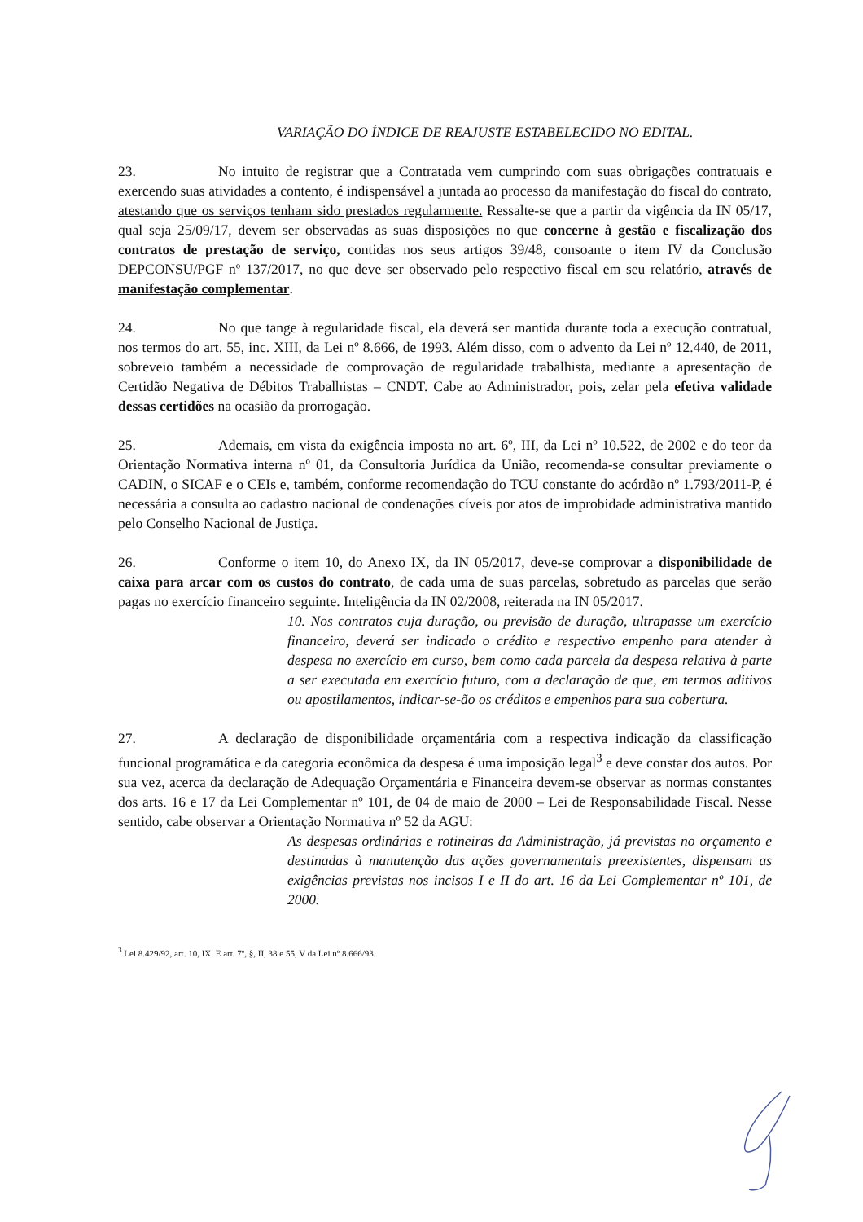VARIAÇÃO DO ÍNDICE DE REAJUSTE ESTABELECIDO NO EDITAL.
23. No intuito de registrar que a Contratada vem cumprindo com suas obrigações contratuais e exercendo suas atividades a contento, é indispensável a juntada ao processo da manifestação do fiscal do contrato, atestando que os serviços tenham sido prestados regularmente. Ressalte-se que a partir da vigência da IN 05/17, qual seja 25/09/17, devem ser observadas as suas disposições no que concerne à gestão e fiscalização dos contratos de prestação de serviço, contidas nos seus artigos 39/48, consoante o item IV da Conclusão DEPCONSU/PGF nº 137/2017, no que deve ser observado pelo respectivo fiscal em seu relatório, através de manifestação complementar.
24. No que tange à regularidade fiscal, ela deverá ser mantida durante toda a execução contratual, nos termos do art. 55, inc. XIII, da Lei nº 8.666, de 1993. Além disso, com o advento da Lei nº 12.440, de 2011, sobreveio também a necessidade de comprovação de regularidade trabalhista, mediante a apresentação de Certidão Negativa de Débitos Trabalhistas – CNDT. Cabe ao Administrador, pois, zelar pela efetiva validade dessas certidões na ocasião da prorrogação.
25. Ademais, em vista da exigência imposta no art. 6º, III, da Lei nº 10.522, de 2002 e do teor da Orientação Normativa interna nº 01, da Consultoria Jurídica da União, recomenda-se consultar previamente o CADIN, o SICAF e o CEIs e, também, conforme recomendação do TCU constante do acórdão nº 1.793/2011-P, é necessária a consulta ao cadastro nacional de condenações cíveis por atos de improbidade administrativa mantido pelo Conselho Nacional de Justiça.
26. Conforme o item 10, do Anexo IX, da IN 05/2017, deve-se comprovar a disponibilidade de caixa para arcar com os custos do contrato, de cada uma de suas parcelas, sobretudo as parcelas que serão pagas no exercício financeiro seguinte. Inteligência da IN 02/2008, reiterada na IN 05/2017.
10. Nos contratos cuja duração, ou previsão de duração, ultrapasse um exercício financeiro, deverá ser indicado o crédito e respectivo empenho para atender à despesa no exercício em curso, bem como cada parcela da despesa relativa à parte a ser executada em exercício futuro, com a declaração de que, em termos aditivos ou apostilamentos, indicar-se-ão os créditos e empenhos para sua cobertura.
27. A declaração de disponibilidade orçamentária com a respectiva indicação da classificação funcional programática e da categoria econômica da despesa é uma imposição legal<sup>3</sup> e deve constar dos autos. Por sua vez, acerca da declaração de Adequação Orçamentária e Financeira devem-se observar as normas constantes dos arts. 16 e 17 da Lei Complementar nº 101, de 04 de maio de 2000 – Lei de Responsabilidade Fiscal. Nesse sentido, cabe observar a Orientação Normativa nº 52 da AGU:
As despesas ordinárias e rotineiras da Administração, já previstas no orçamento e destinadas à manutenção das ações governamentais preexistentes, dispensam as exigências previstas nos incisos I e II do art. 16 da Lei Complementar nº 101, de 2000.
<sup>3</sup> Lei 8.429/92, art. 10, IX. E art. 7º, §, II, 38 e 55, V da Lei nº 8.666/93.